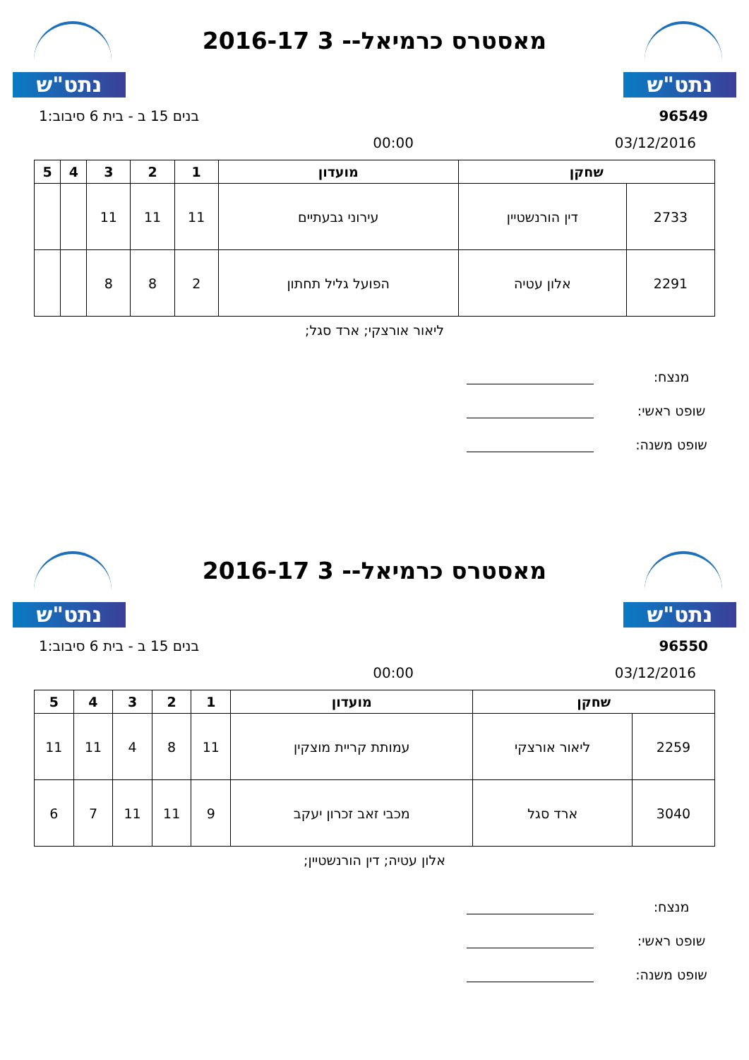נתט"ש
מאסטרס כרמיאל-- 3 2016-17
נתט"ש
96549 בנים 15 ב - בית 6 סיבוב:1
03/12/2016 00:00
| שחקן | | מועדון | 1 | 2 | 3 | 4 | 5 |
| --- | --- | --- | --- | --- | --- | --- | --- |
| 2733 | דין הורנשטיין | עירוני גבעתיים | 11 | 11 | 11 | | |
| 2291 | אלון עטיה | הפועל גליל תחתון | 2 | 8 | 8 | | |
ליאור אורצקי; ארד סגל;
מנצח:
שופט ראשי:
שופט משנה:
נתט"ש
מאסטרס כרמיאל-- 3 2016-17
נתט"ש
96550 בנים 15 ב - בית 6 סיבוב:1
03/12/2016 00:00
| שחקן | | מועדון | 1 | 2 | 3 | 4 | 5 |
| --- | --- | --- | --- | --- | --- | --- | --- |
| 2259 | ליאור אורצקי | עמותת קריית מוצקין | 11 | 8 | 4 | 11 | 11 |
| 3040 | ארד סגל | מכבי זאב זכרון יעקב | 9 | 11 | 11 | 7 | 6 |
אלון עטיה; דין הורנשטיין;
מנצח:
שופט ראשי:
שופט משנה: